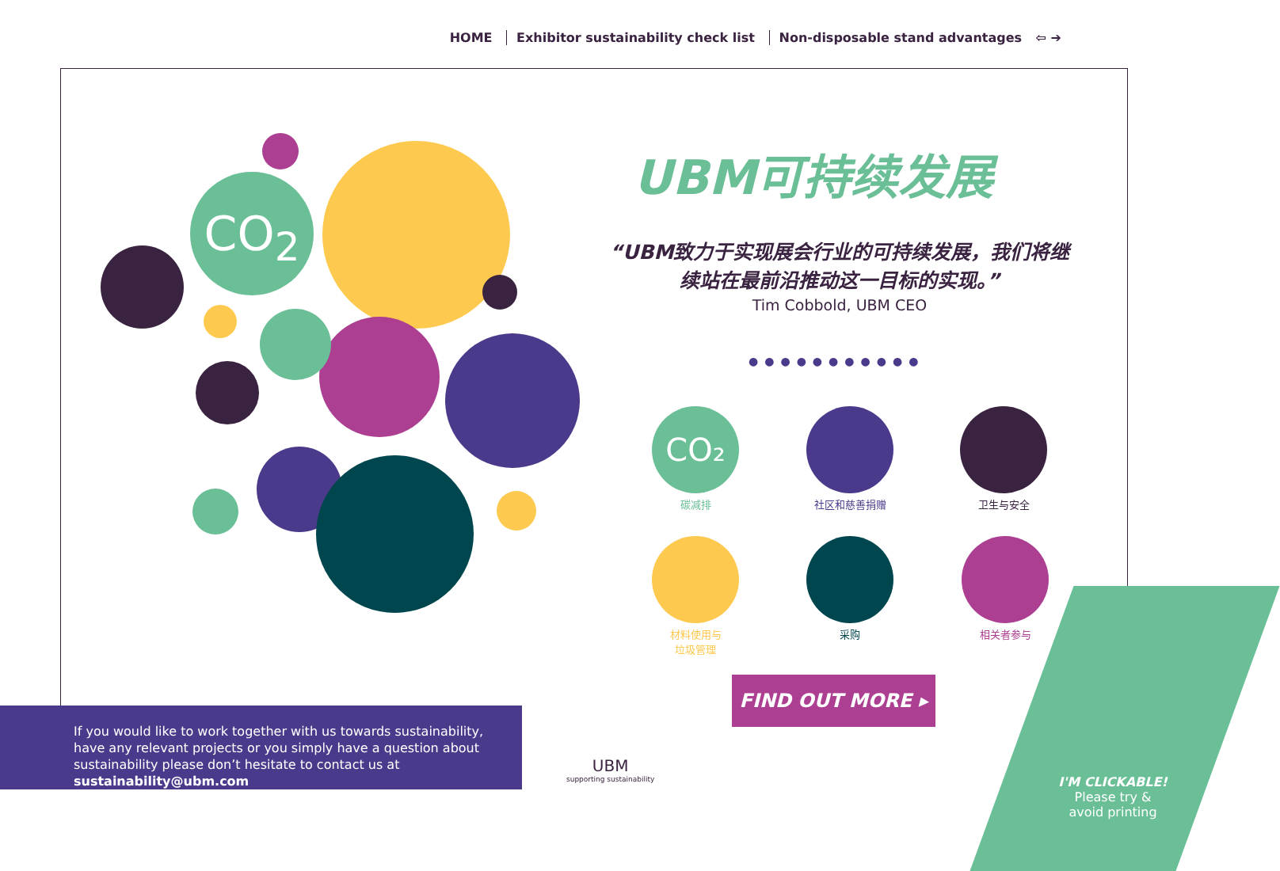HOME Exhibitor sustainability check list Non-disposable stand advantages ⇦ ➔
CO<sub>2</sub>
UBM可持续发展
“UBM致力于实现展会行业的可持续发展，我们将继续站在最前沿推动这一目标的实现。”
Tim Cobbold, UBM CEO
●●●●●●●●●●●
CO₂
碳减排
社区和慈善捐赠 卫生与安全
材料使用与
垃圾管理
采购 相关者参与
FIND OUT MORE ▸
If you would like to work together with us towards sustainability, have any relevant projects or you simply have a question about sustainability please don’t hesitate to contact us at sustainability@ubm.com
UBM
supporting sustainability
I'M CLICKABLE!
Please try &
avoid printing